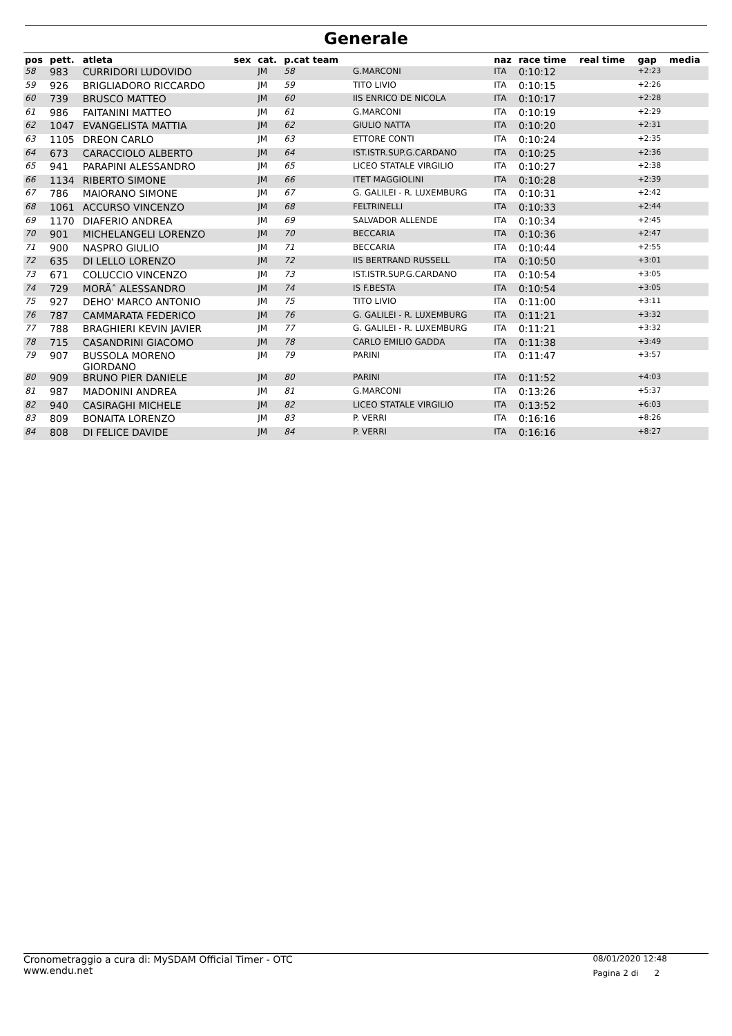Generale
| pos | pett. | atleta | sex | cat. | p.cat team | | naz | race time | real time | gap | media |
| --- | --- | --- | --- | --- | --- | --- | --- | --- | --- | --- | --- |
| 58 | 983 | CURRIDORI LUDOVIDO | | JM | 58 | G.MARCONI | ITA | 0:10:12 | | +2:23 | |
| 59 | 926 | BRIGLIADORO RICCARDO | | JM | 59 | TITO LIVIO | ITA | 0:10:15 | | +2:26 | |
| 60 | 739 | BRUSCO MATTEO | | JM | 60 | IIS ENRICO DE NICOLA | ITA | 0:10:17 | | +2:28 | |
| 61 | 986 | FAITANINI MATTEO | | JM | 61 | G.MARCONI | ITA | 0:10:19 | | +2:29 | |
| 62 | 1047 | EVANGELISTA MATTIA | | JM | 62 | GIULIO NATTA | ITA | 0:10:20 | | +2:31 | |
| 63 | 1105 | DREON CARLO | | JM | 63 | ETTORE CONTI | ITA | 0:10:24 | | +2:35 | |
| 64 | 673 | CARACCIOLO ALBERTO | | JM | 64 | IST.ISTR.SUP.G.CARDANO | ITA | 0:10:25 | | +2:36 | |
| 65 | 941 | PARAPINI ALESSANDRO | | JM | 65 | LICEO STATALE VIRGILIO | ITA | 0:10:27 | | +2:38 | |
| 66 | 1134 | RIBERTO SIMONE | | JM | 66 | ITET MAGGIOLINI | ITA | 0:10:28 | | +2:39 | |
| 67 | 786 | MAIORANO SIMONE | | JM | 67 | G. GALILEI - R. LUXEMBURG | ITA | 0:10:31 | | +2:42 | |
| 68 | 1061 | ACCURSO VINCENZO | | JM | 68 | FELTRINELLI | ITA | 0:10:33 | | +2:44 | |
| 69 | 1170 | DIAFERIO ANDREA | | JM | 69 | SALVADOR ALLENDE | ITA | 0:10:34 | | +2:45 | |
| 70 | 901 | MICHELANGELI LORENZO | | JM | 70 | BECCARIA | ITA | 0:10:36 | | +2:47 | |
| 71 | 900 | NASPRO GIULIO | | JM | 71 | BECCARIA | ITA | 0:10:44 | | +2:55 | |
| 72 | 635 | DI LELLO LORENZO | | JM | 72 | IIS BERTRAND RUSSELL | ITA | 0:10:50 | | +3:01 | |
| 73 | 671 | COLUCCIO VINCENZO | | JM | 73 | IST.ISTR.SUP.G.CARDANO | ITA | 0:10:54 | | +3:05 | |
| 74 | 729 | MORÃˆ ALESSANDRO | | JM | 74 | IS F.BESTA | ITA | 0:10:54 | | +3:05 | |
| 75 | 927 | DEHO' MARCO ANTONIO | | JM | 75 | TITO LIVIO | ITA | 0:11:00 | | +3:11 | |
| 76 | 787 | CAMMARATA FEDERICO | | JM | 76 | G. GALILEI - R. LUXEMBURG | ITA | 0:11:21 | | +3:32 | |
| 77 | 788 | BRAGHIERI KEVIN JAVIER | | JM | 77 | G. GALILEI - R. LUXEMBURG | ITA | 0:11:21 | | +3:32 | |
| 78 | 715 | CASANDRINI GIACOMO | | JM | 78 | CARLO EMILIO GADDA | ITA | 0:11:38 | | +3:49 | |
| 79 | 907 | BUSSOLA MORENO GIORDANO | | JM | 79 | PARINI | ITA | 0:11:47 | | +3:57 | |
| 80 | 909 | BRUNO PIER DANIELE | | JM | 80 | PARINI | ITA | 0:11:52 | | +4:03 | |
| 81 | 987 | MADONINI ANDREA | | JM | 81 | G.MARCONI | ITA | 0:13:26 | | +5:37 | |
| 82 | 940 | CASIRAGHI MICHELE | | JM | 82 | LICEO STATALE VIRGILIO | ITA | 0:13:52 | | +6:03 | |
| 83 | 809 | BONAITA LORENZO | | JM | 83 | P. VERRI | ITA | 0:16:16 | | +8:26 | |
| 84 | 808 | DI FELICE DAVIDE | | JM | 84 | P. VERRI | ITA | 0:16:16 | | +8:27 | |
Cronometraggio a cura di: MySDAM Official Timer - OTC
www.endu.net
08/01/2020 12:48
Pagina 2 di 2